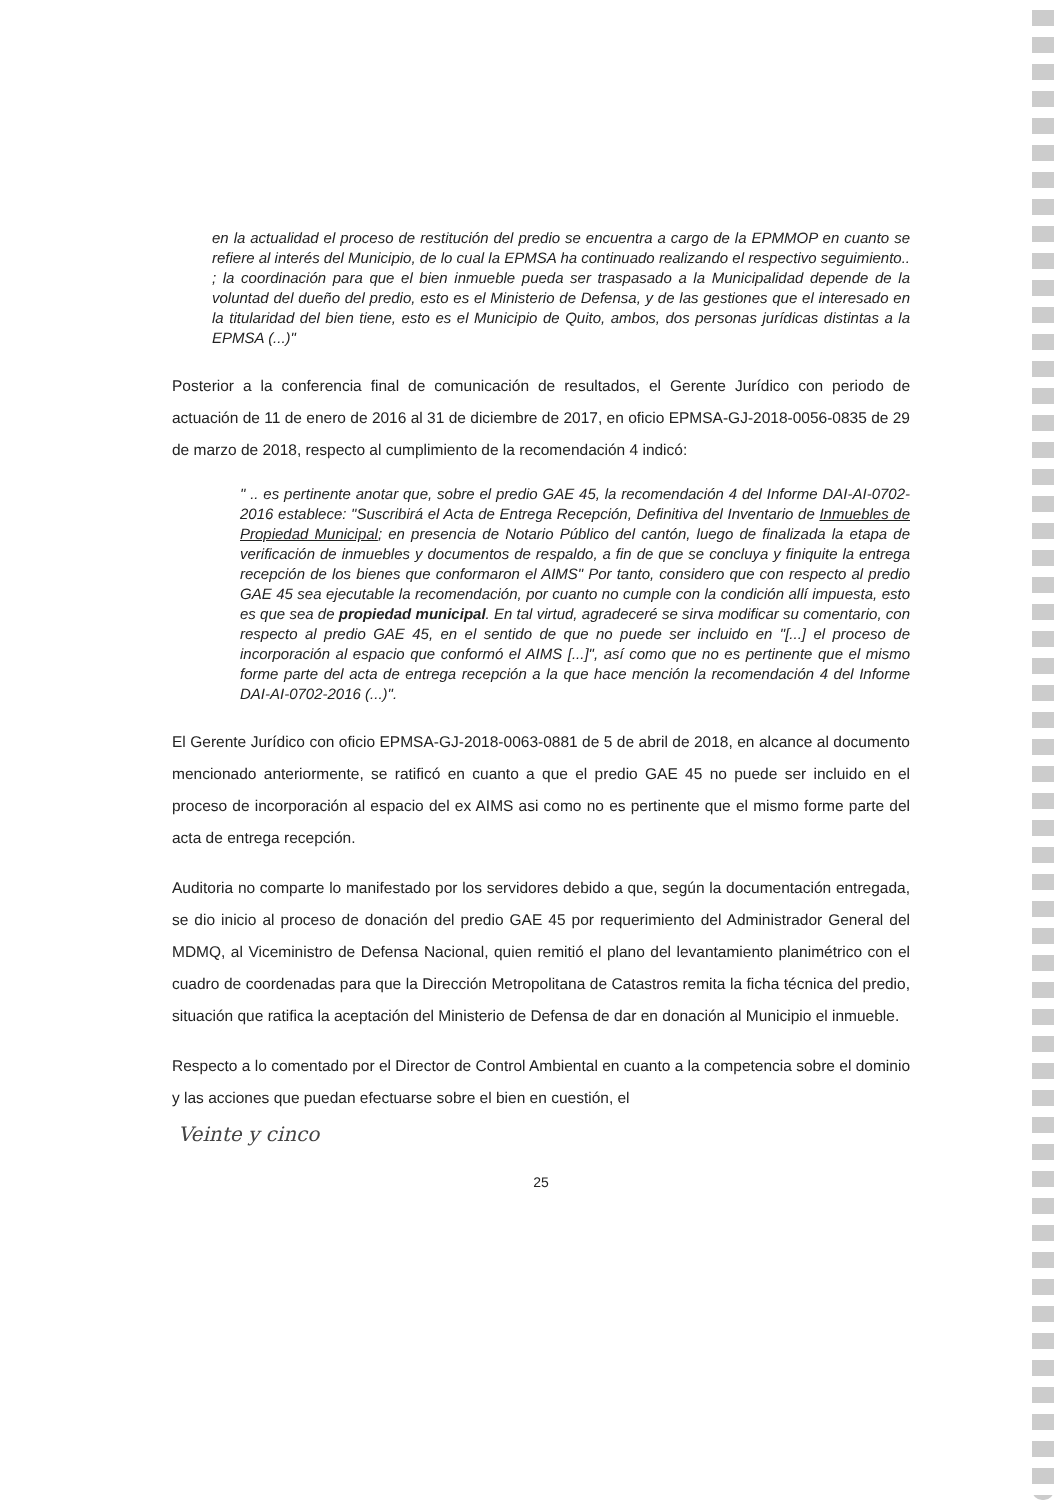en la actualidad el proceso de restitución del predio se encuentra a cargo de la EPMMOP en cuanto se refiere al interés del Municipio, de lo cual la EPMSA ha continuado realizando el respectivo seguimiento.. ; la coordinación para que el bien inmueble pueda ser traspasado a la Municipalidad depende de la voluntad del dueño del predio, esto es el Ministerio de Defensa, y de las gestiones que el interesado en la titularidad del bien tiene, esto es el Municipio de Quito, ambos, dos personas jurídicas distintas a la EPMSA (...)"
Posterior a la conferencia final de comunicación de resultados, el Gerente Jurídico con periodo de actuación de 11 de enero de 2016 al 31 de diciembre de 2017, en oficio EPMSA-GJ-2018-0056-0835 de 29 de marzo de 2018, respecto al cumplimiento de la recomendación 4 indicó:
" .. es pertinente anotar que, sobre el predio GAE 45, la recomendación 4 del Informe DAI-AI-0702-2016 establece: "Suscribirá el Acta de Entrega Recepción, Definitiva del Inventario de Inmuebles de Propiedad Municipal; en presencia de Notario Público del cantón, luego de finalizada la etapa de verificación de inmuebles y documentos de respaldo, a fin de que se concluya y finiquite la entrega recepción de los bienes que conformaron el AIMS" Por tanto, considero que con respecto al predio GAE 45 sea ejecutable la recomendación, por cuanto no cumple con la condición allí impuesta, esto es que sea de propiedad municipal. En tal virtud, agradeceré se sirva modificar su comentario, con respecto al predio GAE 45, en el sentido de que no puede ser incluido en "[...] el proceso de incorporación al espacio que conformó el AIMS [...]", así como que no es pertinente que el mismo forme parte del acta de entrega recepción a la que hace mención la recomendación 4 del Informe DAI-AI-0702-2016 (...)".
El Gerente Jurídico con oficio EPMSA-GJ-2018-0063-0881 de 5 de abril de 2018, en alcance al documento mencionado anteriormente, se ratificó en cuanto a que el predio GAE 45 no puede ser incluido en el proceso de incorporación al espacio del ex AIMS asi como no es pertinente que el mismo forme parte del acta de entrega recepción.
Auditoria no comparte lo manifestado por los servidores debido a que, según la documentación entregada, se dio inicio al proceso de donación del predio GAE 45 por requerimiento del Administrador General del MDMQ, al Viceministro de Defensa Nacional, quien remitió el plano del levantamiento planimétrico con el cuadro de coordenadas para que la Dirección Metropolitana de Catastros remita la ficha técnica del predio, situación que ratifica la aceptación del Ministerio de Defensa de dar en donación al Municipio el inmueble.
Respecto a lo comentado por el Director de Control Ambiental en cuanto a la competencia sobre el dominio y las acciones que puedan efectuarse sobre el bien en cuestión, el
Veinte y cinco
25